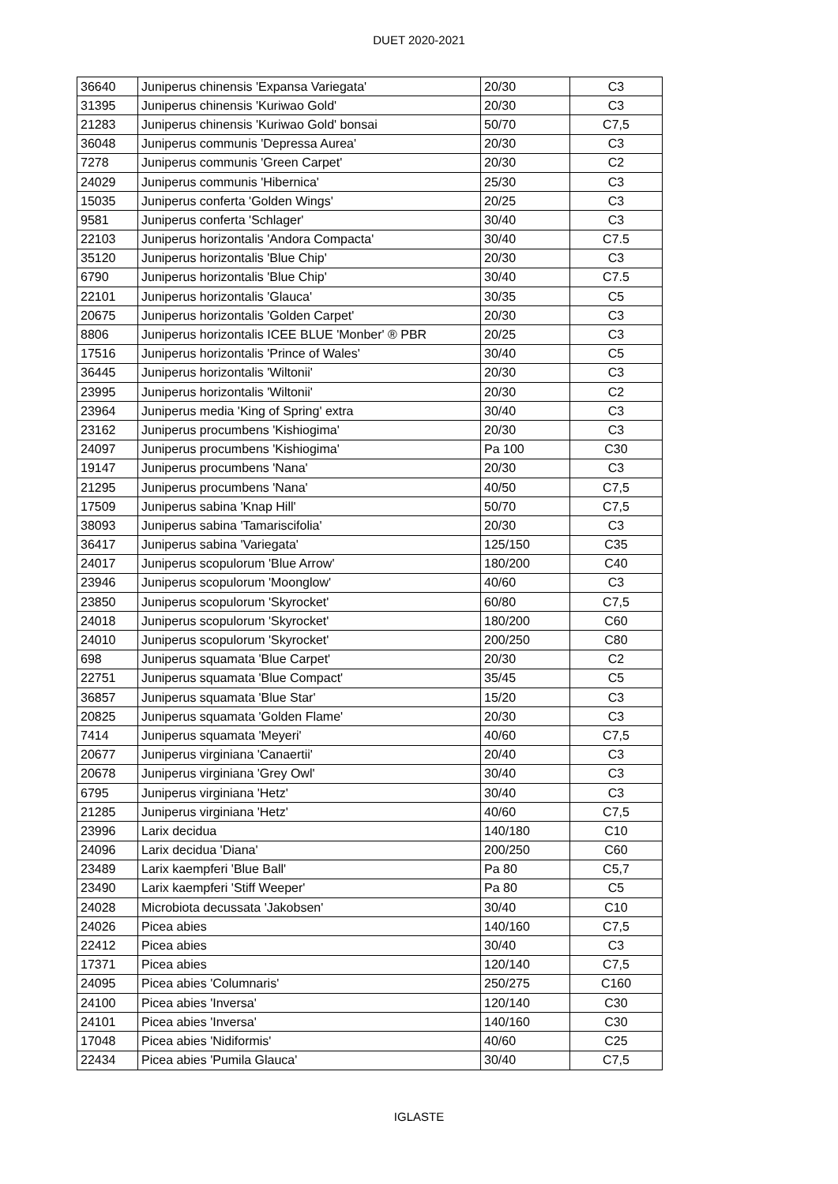DUET 2020-2021
| 36640 | Juniperus chinensis 'Expansa Variegata' | 20/30 | C3 |
| 31395 | Juniperus chinensis 'Kuriwao Gold' | 20/30 | C3 |
| 21283 | Juniperus chinensis 'Kuriwao Gold' bonsai | 50/70 | C7,5 |
| 36048 | Juniperus communis 'Depressa Aurea' | 20/30 | C3 |
| 7278 | Juniperus communis 'Green Carpet' | 20/30 | C2 |
| 24029 | Juniperus communis 'Hibernica' | 25/30 | C3 |
| 15035 | Juniperus conferta 'Golden Wings' | 20/25 | C3 |
| 9581 | Juniperus conferta 'Schlager' | 30/40 | C3 |
| 22103 | Juniperus horizontalis 'Andora Compacta' | 30/40 | C7.5 |
| 35120 | Juniperus horizontalis 'Blue Chip' | 20/30 | C3 |
| 6790 | Juniperus horizontalis 'Blue Chip' | 30/40 | C7.5 |
| 22101 | Juniperus horizontalis 'Glauca' | 30/35 | C5 |
| 20675 | Juniperus horizontalis 'Golden Carpet' | 20/30 | C3 |
| 8806 | Juniperus horizontalis ICEE BLUE 'Monber' ® PBR | 20/25 | C3 |
| 17516 | Juniperus horizontalis 'Prince of Wales' | 30/40 | C5 |
| 36445 | Juniperus horizontalis 'Wiltonii' | 20/30 | C3 |
| 23995 | Juniperus horizontalis 'Wiltonii' | 20/30 | C2 |
| 23964 | Juniperus media 'King of Spring' extra | 30/40 | C3 |
| 23162 | Juniperus procumbens 'Kishiogima' | 20/30 | C3 |
| 24097 | Juniperus procumbens 'Kishiogima' | Pa 100 | C30 |
| 19147 | Juniperus procumbens 'Nana' | 20/30 | C3 |
| 21295 | Juniperus procumbens 'Nana' | 40/50 | C7,5 |
| 17509 | Juniperus sabina 'Knap Hill' | 50/70 | C7,5 |
| 38093 | Juniperus sabina 'Tamariscifolia' | 20/30 | C3 |
| 36417 | Juniperus sabina 'Variegata' | 125/150 | C35 |
| 24017 | Juniperus scopulorum 'Blue Arrow' | 180/200 | C40 |
| 23946 | Juniperus scopulorum 'Moonglow' | 40/60 | C3 |
| 23850 | Juniperus scopulorum 'Skyrocket' | 60/80 | C7,5 |
| 24018 | Juniperus scopulorum 'Skyrocket' | 180/200 | C60 |
| 24010 | Juniperus scopulorum 'Skyrocket' | 200/250 | C80 |
| 698 | Juniperus squamata 'Blue Carpet' | 20/30 | C2 |
| 22751 | Juniperus squamata 'Blue Compact' | 35/45 | C5 |
| 36857 | Juniperus squamata 'Blue Star' | 15/20 | C3 |
| 20825 | Juniperus squamata 'Golden Flame' | 20/30 | C3 |
| 7414 | Juniperus squamata 'Meyeri' | 40/60 | C7,5 |
| 20677 | Juniperus virginiana 'Canaertii' | 20/40 | C3 |
| 20678 | Juniperus virginiana 'Grey Owl' | 30/40 | C3 |
| 6795 | Juniperus virginiana 'Hetz' | 30/40 | C3 |
| 21285 | Juniperus virginiana 'Hetz' | 40/60 | C7,5 |
| 23996 | Larix decidua | 140/180 | C10 |
| 24096 | Larix decidua 'Diana' | 200/250 | C60 |
| 23489 | Larix kaempferi 'Blue Ball' | Pa 80 | C5,7 |
| 23490 | Larix kaempferi 'Stiff Weeper' | Pa 80 | C5 |
| 24028 | Microbiota decussata 'Jakobsen' | 30/40 | C10 |
| 24026 | Picea abies | 140/160 | C7,5 |
| 22412 | Picea abies | 30/40 | C3 |
| 17371 | Picea abies | 120/140 | C7,5 |
| 24095 | Picea abies 'Columnaris' | 250/275 | C160 |
| 24100 | Picea abies 'Inversa' | 120/140 | C30 |
| 24101 | Picea abies 'Inversa' | 140/160 | C30 |
| 17048 | Picea abies 'Nidiformis' | 40/60 | C25 |
| 22434 | Picea abies 'Pumila Glauca' | 30/40 | C7,5 |
IGLASTE